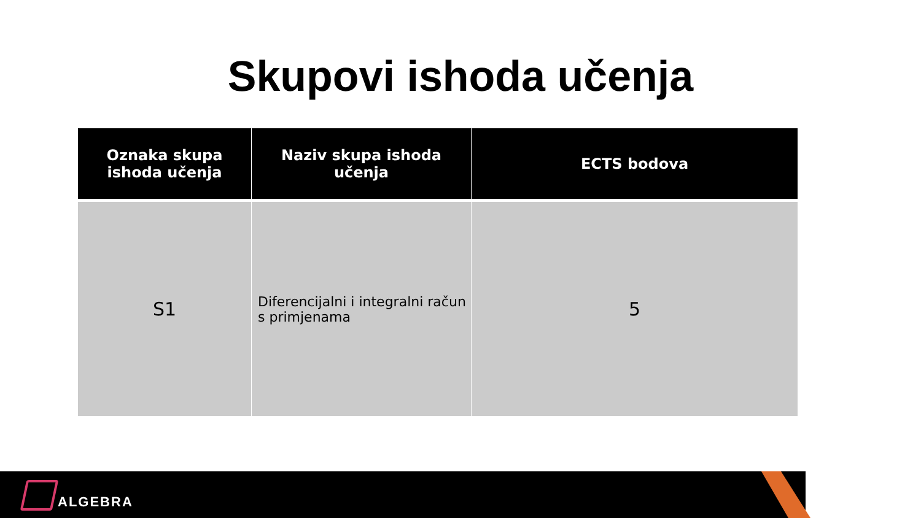Skupovi ishoda učenja
| Oznaka skupa ishoda učenja | Naziv skupa ishoda učenja | ECTS bodova |
| --- | --- | --- |
| S1 | Diferencijalni i integralni račun s primjenama | 5 |
ALGEBRA